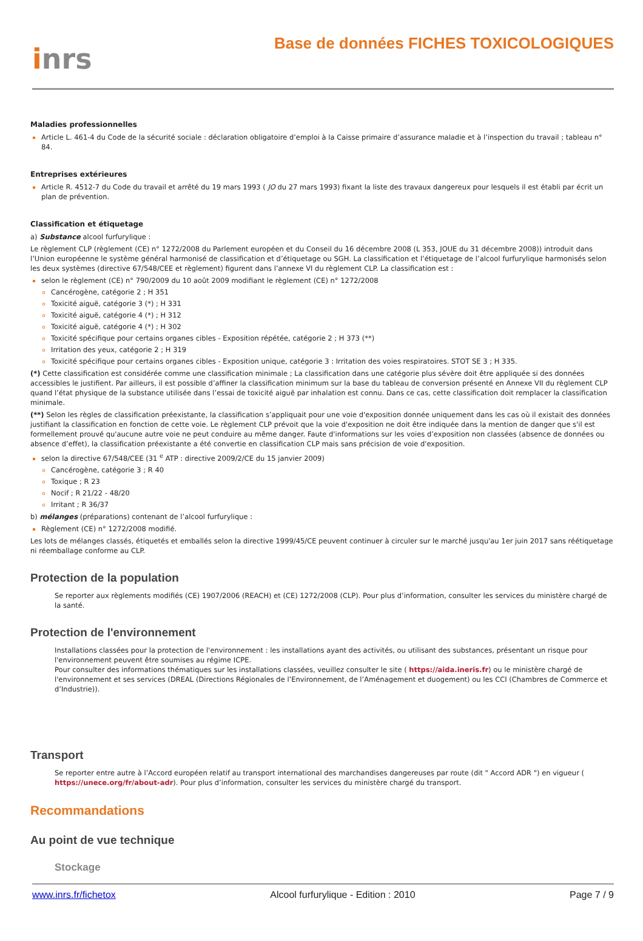inrs
Base de données FICHES TOXICOLOGIQUES
Maladies professionnelles
Article L. 461-4 du Code de la sécurité sociale : déclaration obligatoire d’emploi à la Caisse primaire d’assurance maladie et à l’inspection du travail ; tableau n° 84.
Entreprises extérieures
Article R. 4512-7 du Code du travail et arrêté du 19 mars 1993 ( JO du 27 mars 1993) fixant la liste des travaux dangereux pour lesquels il est établi par écrit un plan de prévention.
Classification et étiquetage
a) Substance alcool furfurylique :
Le règlement CLP (règlement (CE) n° 1272/2008 du Parlement européen et du Conseil du 16 décembre 2008 (L 353, JOUE du 31 décembre 2008)) introduit dans l’Union européenne le système général harmonisé de classification et d’étiquetage ou SGH. La classification et l’étiquetage de l’alcool furfurylique harmonisés selon les deux systèmes (directive 67/548/CEE et règlement) figurent dans l’annexe VI du règlement CLP. La classification est :
selon le règlement (CE) n° 790/2009 du 10 août 2009 modifiant le règlement (CE) n° 1272/2008
Cancérogène, catégorie 2 ; H 351
Toxicité aiguë, catégorie 3 (*) ; H 331
Toxicité aiguë, catégorie 4 (*) ; H 312
Toxicité aiguë, catégorie 4 (*) ; H 302
Toxicité spécifique pour certains organes cibles - Exposition répétée, catégorie 2 ; H 373 (**)
Irritation des yeux, catégorie 2 ; H 319
Toxicité spécifique pour certains organes cibles - Exposition unique, catégorie 3 : Irritation des voies respiratoires. STOT SE 3 ; H 335.
(*) Cette classification est considérée comme une classification minimale ; La classification dans une catégorie plus sévère doit être appliquée si des données accessibles le justifient. Par ailleurs, il est possible d’affiner la classification minimum sur la base du tableau de conversion présenté en Annexe VII du règlement CLP quand l’état physique de la substance utilisée dans l’essai de toxicité aiguë par inhalation est connu. Dans ce cas, cette classification doit remplacer la classification minimale.
(**) Selon les règles de classification préexistante, la classification s’appliquait pour une voie d'exposition donnée uniquement dans les cas où il existait des données justifiant la classification en fonction de cette voie. Le règlement CLP prévoit que la voie d'exposition ne doit être indiquée dans la mention de danger que s'il est formellement prouvé qu'aucune autre voie ne peut conduire au même danger. Faute d'informations sur les voies d’exposition non classées (absence de données ou absence d’effet), la classification préexistante a été convertie en classification CLP mais sans précision de voie d'exposition.
selon la directive 67/548/CEE (31 <sup>e</sup> ATP : directive 2009/2/CE du 15 janvier 2009)
Cancérogène, catégorie 3 ; R 40
Toxique ; R 23
Nocif ; R 21/22 - 48/20
Irritant ; R 36/37
b) mélanges (préparations) contenant de l’alcool furfurylique :
Règlement (CE) n° 1272/2008 modifié.
Les lots de mélanges classés, étiquetés et emballés selon la directive 1999/45/CE peuvent continuer à circuler sur le marché jusqu'au 1er juin 2017 sans réétiquetage ni réemballage conforme au CLP.
Protection de la population
Se reporter aux règlements modifiés (CE) 1907/2006 (REACH) et (CE) 1272/2008 (CLP). Pour plus d’information, consulter les services du ministère chargé de la santé.
Protection de l'environnement
Installations classées pour la protection de l'environnement : les installations ayant des activités, ou utilisant des substances, présentant un risque pour l'environnement peuvent être soumises au régime ICPE.
Pour consulter des informations thématiques sur les installations classées, veuillez consulter le site ( https://aida.ineris.fr) ou le ministère chargé de l'environnement et ses services (DREAL (Directions Régionales de l’Environnement, de l’Aménagement et duogement) ou les CCI (Chambres de Commerce et d’Industrie)).
Transport
Se reporter entre autre à l’Accord européen relatif au transport international des marchandises dangereuses par route (dit " Accord ADR ") en vigueur ( https://unece.org/fr/about-adr). Pour plus d’information, consulter les services du ministère chargé du transport.
Recommandations
Au point de vue technique
Stockage
www.inrs.fr/fichetox Alcool furfurylique - Edition : 2010 Page 7 / 9